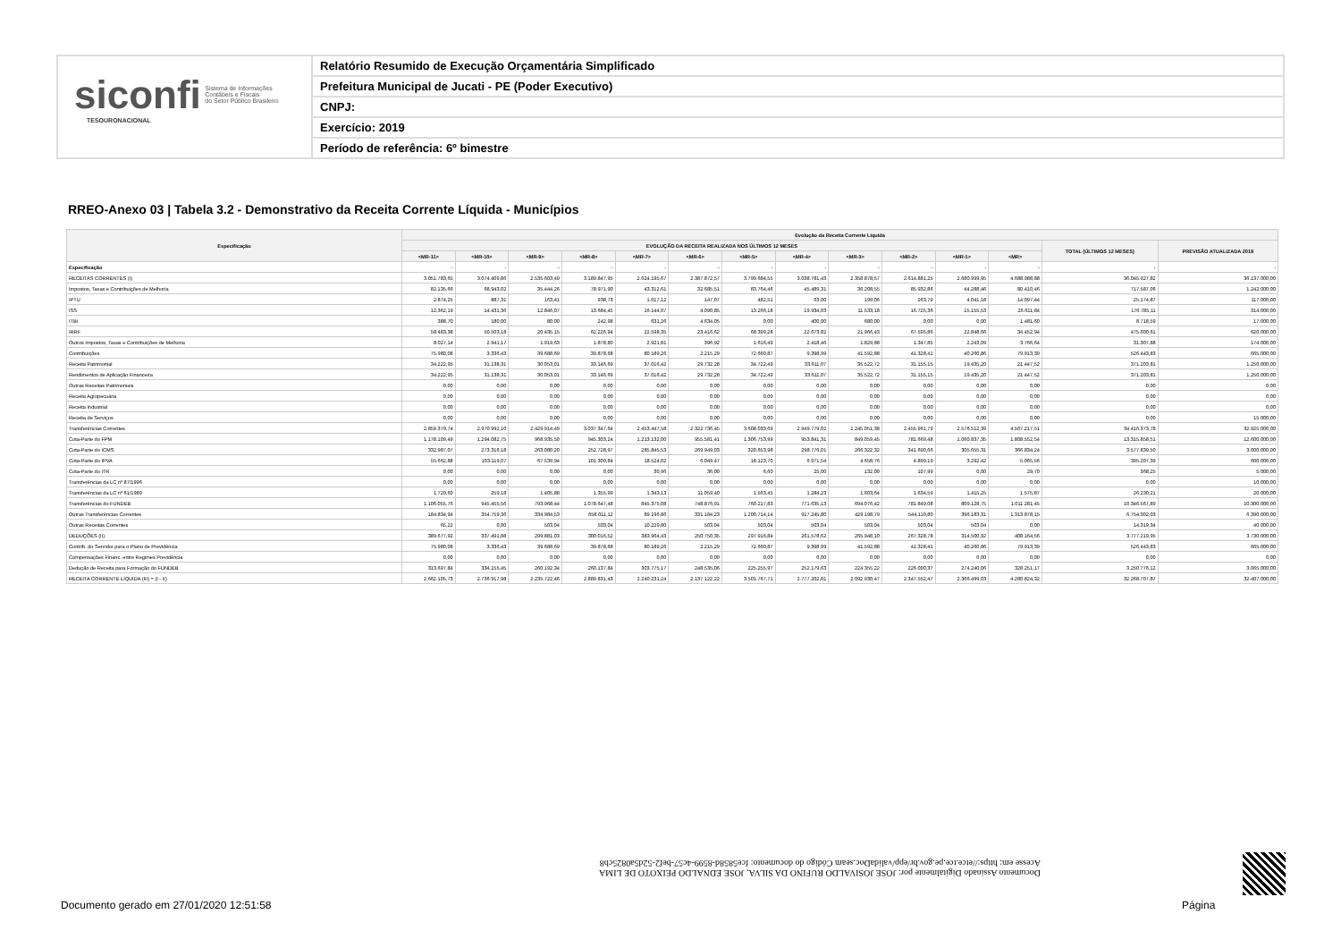siconfi Sistema de Informações
Contábeis e Fiscais
do Setor Público Brasileiro
TESOURONACIONAL
Relatório Resumido de Execução Orçamentária Simplificado
Prefeitura Municipal de Jucati - PE (Poder Executivo)
CNPJ:
Exercício: 2019
Período de referência: 6º bimestre
RREO-Anexo 03 | Tabela 3.2 - Demonstrativo da Receita Corrente Líquida - Municípios
| Especificação | Evolução da Receita Corrente Líquida | | | | | | | | | | | | | |
| --- | --- | --- | --- | --- | --- | --- | --- | --- | --- | --- | --- | --- | --- | --- |
| | EVOLUÇÃO DA RECEITA REALIZADA NOS ÚLTIMOS 12 MESES | | | | | | | | | | | | TOTAL (ÚLTIMOS 12 MESES) | PREVISÃO ATUALIZADA 2019 |
| | <MR-11> | <MR-10> | <MR-9> | <MR-8> | <MR-7> | <MR-6> | <MR-5> | <MR-4> | <MR-3> | <MR-2> | <MR-1> | <MR> | | |
| Especificação | - | - | - | - | - | - | - | - | - | - | - | - | - | - |
| RECEITAS CORRENTES (I) | 3.051.783,65 | 3.074.409,86 | 2.535.603,49 | 3.189.847,95 | 2.624.195,67 | 2.387.872,57 | 3.799.684,55 | 3.038.781,43 | 2.358.878,57 | 2.614.881,25 | 2.680.999,95 | 4.688.988,88 | 36.045.927,82 | 36.137.000,00 |
| Impostos, Taxas e Contribuições de Melhoria | 82.135,66 | 68.943,02 | 35.444,26 | 78.971,90 | 43.312,61 | 32.685,51 | 83.764,46 | 45.489,31 | 36.208,55 | 85.932,86 | 44.288,46 | 80.410,46 | 717.587,06 | 1.242.000,00 |
| IPTU | 2.874,25 | 887,31 | 163,41 | 938,73 | 1.017,12 | 147,07 | 482,51 | 63,00 | 199,06 | 263,79 | 4.041,18 | 14.097,44 | 25.174,87 | 117.000,00 |
| ISS | 12.362,19 | 14.431,36 | 12.846,07 | 13.684,45 | 16.144,07 | 4.090,85 | 13.266,18 | 19.934,03 | 11.533,18 | 16.725,36 | 15.155,53 | 26.611,84 | 176.785,11 | 314.000,00 |
| ITBI | 388,70 | 180,00 | 80,00 | 242,98 | 631,26 | 4.634,05 | 0,00 | 400,00 | 680,00 | 0,00 | 0,00 | 1.481,60 | 8.718,59 | 17.000,00 |
| IRRF | 58.483,38 | 50.503,18 | 20.435,15 | 62.226,94 | 22.598,35 | 23.416,62 | 68.399,28 | 22.673,82 | 21.966,43 | 67.595,86 | 22.848,66 | 34.452,94 | 475.600,61 | 620.000,00 |
| Outros Impostos, Taxas e Contribuições de Melhoria | 8.027,14 | 2.941,17 | 1.919,63 | 1.878,80 | 2.921,81 | 396,92 | 1.616,49 | 2.418,46 | 1.829,88 | 1.347,85 | 2.243,09 | 3.766,64 | 31.307,88 | 174.000,00 |
| Contribuições | 75.980,08 | 3.336,43 | 39.688,69 | 39.878,68 | 80.189,26 | 2.215,29 | 72.660,87 | 9.398,99 | 41.592,88 | 41.328,41 | 40.260,86 | 79.913,39 | 526.443,83 | 665.000,00 |
| Receita Patrimonial | 34.222,95 | 31.138,31 | 30.053,01 | 33.146,69 | 37.016,42 | 29.732,28 | 34.722,49 | 33.611,07 | 35.522,72 | 31.155,15 | 19.435,20 | 21.447,52 | 371.203,81 | 1.250.000,00 |
| Rendimentos de Aplicação Financeira | 34.222,95 | 31.138,31 | 30.053,01 | 33.146,69 | 37.016,42 | 29.732,28 | 34.722,49 | 33.611,07 | 35.522,72 | 31.155,15 | 19.435,20 | 21.447,52 | 371.203,81 | 1.250.000,00 |
| Outras Receitas Patrimoniais | 0,00 | 0,00 | 0,00 | 0,00 | 0,00 | 0,00 | 0,00 | 0,00 | 0,00 | 0,00 | 0,00 | 0,00 | 0,00 | 0,00 |
| Receita Agropecuária | 0,00 | 0,00 | 0,00 | 0,00 | 0,00 | 0,00 | 0,00 | 0,00 | 0,00 | 0,00 | 0,00 | 0,00 | 0,00 | 0,00 |
| Receita Industrial | 0,00 | 0,00 | 0,00 | 0,00 | 0,00 | 0,00 | 0,00 | 0,00 | 0,00 | 0,00 | 0,00 | 0,00 | 0,00 | 0,00 |
| Receita de Serviços | 0,00 | 0,00 | 0,00 | 0,00 | 0,00 | 0,00 | 0,00 | 0,00 | 0,00 | 0,00 | 0,00 | 0,00 | 0,00 | 15.000,00 |
| Transferências Correntes | 2.859.379,74 | 2.970.992,10 | 2.429.914,49 | 3.037.347,64 | 2.453.447,58 | 2.322.736,45 | 3.608.033,69 | 2.949.779,02 | 2.245.051,38 | 2.455.961,79 | 2.576.512,39 | 4.507.217,51 | 34.416.373,78 | 32.925.000,00 |
| Cota-Parte do FPM | 1.178.109,49 | 1.294.082,75 | 968.935,50 | 945.303,24 | 1.213.132,00 | 955.581,41 | 1.306.753,99 | 953.841,31 | 849.059,45 | 781.669,48 | 1.060.837,35 | 1.808.552,54 | 13.315.858,51 | 12.600.000,00 |
| Cota-Parte do ICMS | 332.987,07 | 273.316,18 | 263.080,20 | 252.728,97 | 285.845,53 | 269.949,03 | 320.653,98 | 298.776,01 | 266.322,32 | 341.690,66 | 305.655,31 | 366.834,24 | 3.577.839,50 | 3.000.000,00 |
| Cota-Parte do IPVA | 55.662,88 | 103.119,07 | 67.539,94 | 101.300,84 | 18.524,02 | 6.049,47 | 18.123,70 | 6.971,54 | 4.658,76 | 4.899,19 | 3.292,42 | 5.065,56 | 395.207,39 | 600.000,00 |
| Cota-Parte do ITR | 0,00 | 0,00 | 0,00 | 0,00 | 30,96 | 36,00 | 6,60 | 25,00 | 132,00 | 107,99 | 0,00 | 29,70 | 368,25 | 5.000,00 |
| Transferências da LC nº 87/1996 | 0,00 | 0,00 | 0,00 | 0,00 | 0,00 | 0,00 | 0,00 | 0,00 | 0,00 | 0,00 | 0,00 | 0,00 | 0,00 | 10.000,00 |
| Transferências da LC nº 61/1989 | 1.729,60 | 259,18 | 1.405,88 | 1.355,99 | 1.343,13 | 11.059,40 | 1.563,45 | 1.284,23 | 1.603,64 | 1.634,59 | 1.415,25 | 1.575,87 | 26.230,21 | 20.000,00 |
| Transferências do FUNDEB | 1.106.055,76 | 945.455,56 | 793.968,44 | 1.078.647,48 | 845.375,08 | 748.876,91 | 760.217,83 | 771.635,13 | 694.076,42 | 781.849,08 | 809.128,75 | 1.011.281,45 | 10.346.567,89 | 10.300.000,00 |
| Outras Transferências Correntes | 184.834,94 | 354.759,36 | 334.984,53 | 658.011,12 | 89.196,86 | 331.184,23 | 1.200.714,14 | 917.245,80 | 429.198,79 | 544.110,80 | 396.183,31 | 1.313.878,15 | 6.754.302,03 | 6.390.000,00 |
| Outras Receitas Correntes | 65,22 | 0,00 | 503,04 | 503,04 | 10.229,80 | 503,04 | 503,04 | 503,04 | 503,04 | 503,04 | 503,04 | 0,00 | 14.319,34 | 40.000,00 |
| DEDUÇÕES (II) | 389.677,92 | 337.491,88 | 299.881,03 | 300.016,52 | 383.964,43 | 250.750,35 | 297.916,84 | 261.578,62 | 265.948,10 | 267.328,78 | 314.500,92 | 408.164,56 | 3.777.219,95 | 3.730.000,00 |
| Contrib. do Servidor para o Plano de Previdência | 75.980,08 | 3.336,43 | 39.688,69 | 39.878,68 | 80.189,26 | 2.215,29 | 72.660,87 | 9.398,99 | 41.592,88 | 41.328,41 | 40.260,86 | 79.913,39 | 526.443,83 | 665.000,00 |
| Compensações Financ. entre Regimes Previdência | 0,00 | 0,00 | 0,00 | 0,00 | 0,00 | 0,00 | 0,00 | 0,00 | 0,00 | 0,00 | 0,00 | 0,00 | 0,00 | 0,00 |
| Dedução de Receita para Formação do FUNDEB | 313.697,84 | 334.155,45 | 260.192,34 | 260.137,84 | 303.775,17 | 248.535,06 | 225.255,97 | 252.179,63 | 224.355,22 | 226.000,37 | 274.240,06 | 328.251,17 | 3.250.776,12 | 3.065.000,00 |
| RECEITA CORRENTE LÍQUIDA (III) = (I - II) | 2.662.105,73 | 2.736.917,98 | 2.235.722,46 | 2.889.831,43 | 2.240.231,24 | 2.137.122,22 | 3.501.767,71 | 2.777.202,81 | 2.092.930,47 | 2.347.552,47 | 2.366.499,03 | 4.280.824,32 | 32.268.707,87 | 32.407.000,00 |
Documento Assinado Digitalmente por: JOSE JOSIVALDO RUFINO DA SILVA, JOSE EDNALDO PEIXOTO DE LIMA
Acesse em: https://etce.tce.pe.gov.br/epp/validaDoc.seam Código do documento: fce5858d-8599-4c57-bef2-52d5a0825cb8
Documento gerado em 27/01/2020 12:51:58
Página